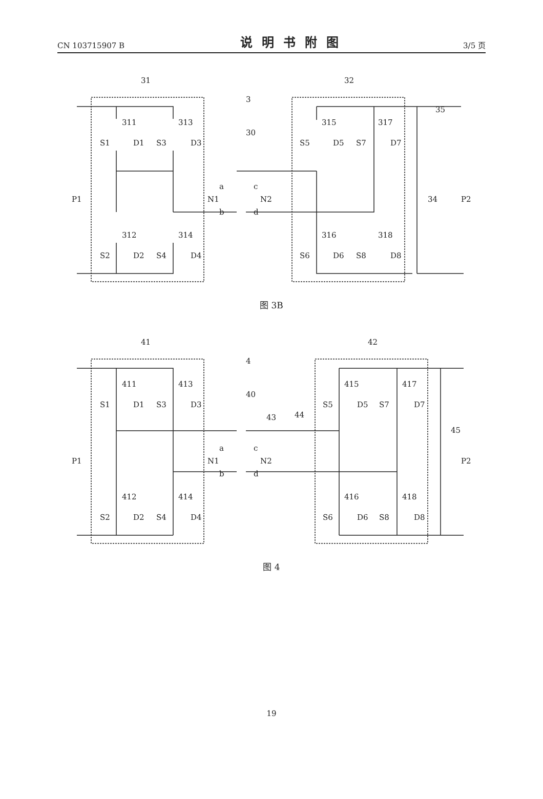CN 103715907 B 说明书附图 3/5 页
31
32
3
30
P1
P2
34
35
311
313
312
314
315
317
316
318
S1
D1
S3
D3
S2
D2
S4
D4
S5
D5
S7
D7
S6
D6
S8
D8
N1
N2
a
c
b
d
图 3B
41
42
4
40
P1
P2
45
43
44
411
413
412
414
415
417
416
418
S1
D1
S3
D3
S2
D2
S4
D4
S5
D5
S7
D7
S6
D6
S8
D8
N1
N2
a
c
b
d
图 4
19